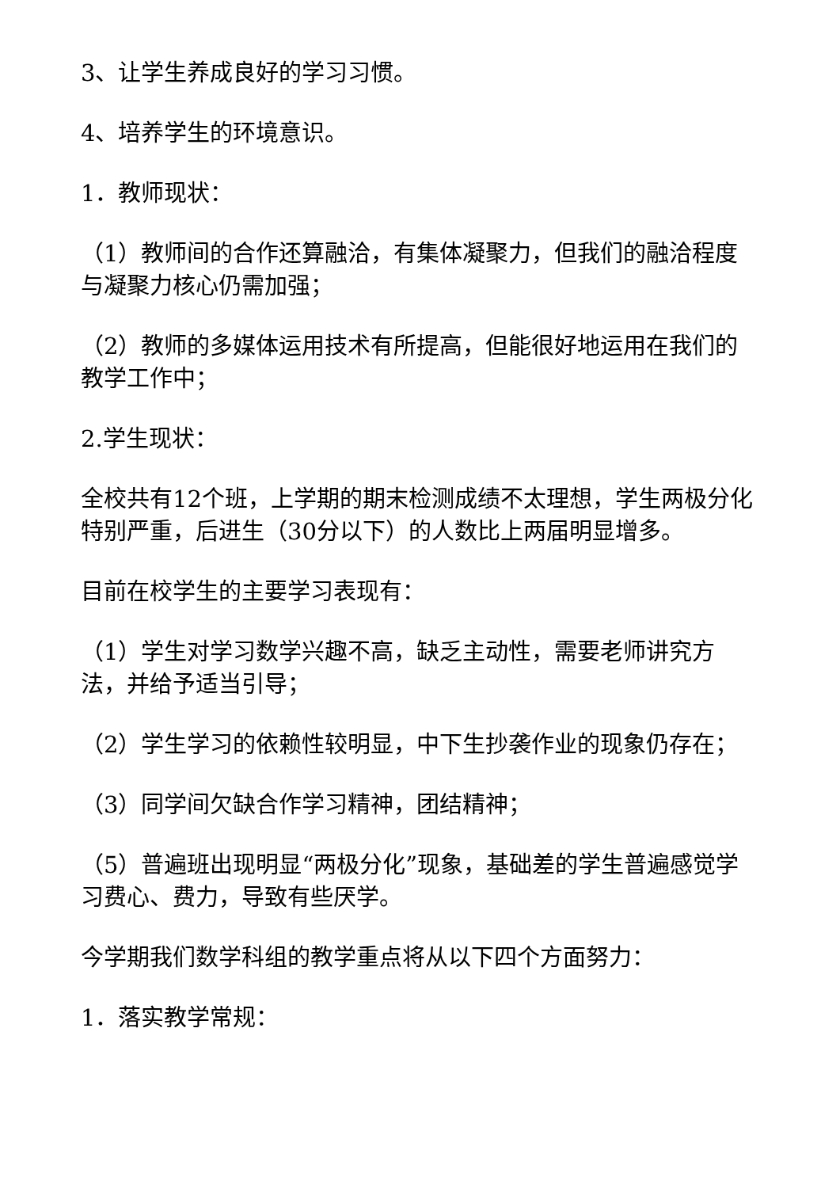3、让学生养成良好的学习习惯。
4、培养学生的环境意识。
1．教师现状：
（1）教师间的合作还算融洽，有集体凝聚力，但我们的融洽程度与凝聚力核心仍需加强；
（2）教师的多媒体运用技术有所提高，但能很好地运用在我们的教学工作中；
2.学生现状：
全校共有12个班，上学期的期末检测成绩不太理想，学生两极分化特别严重，后进生（30分以下）的人数比上两届明显增多。
目前在校学生的主要学习表现有：
（1）学生对学习数学兴趣不高，缺乏主动性，需要老师讲究方法，并给予适当引导；
（2）学生学习的依赖性较明显，中下生抄袭作业的现象仍存在；
（3）同学间欠缺合作学习精神，团结精神；
（5）普遍班出现明显“两极分化”现象，基础差的学生普遍感觉学习费心、费力，导致有些厌学。
今学期我们数学科组的教学重点将从以下四个方面努力：
1．落实教学常规：